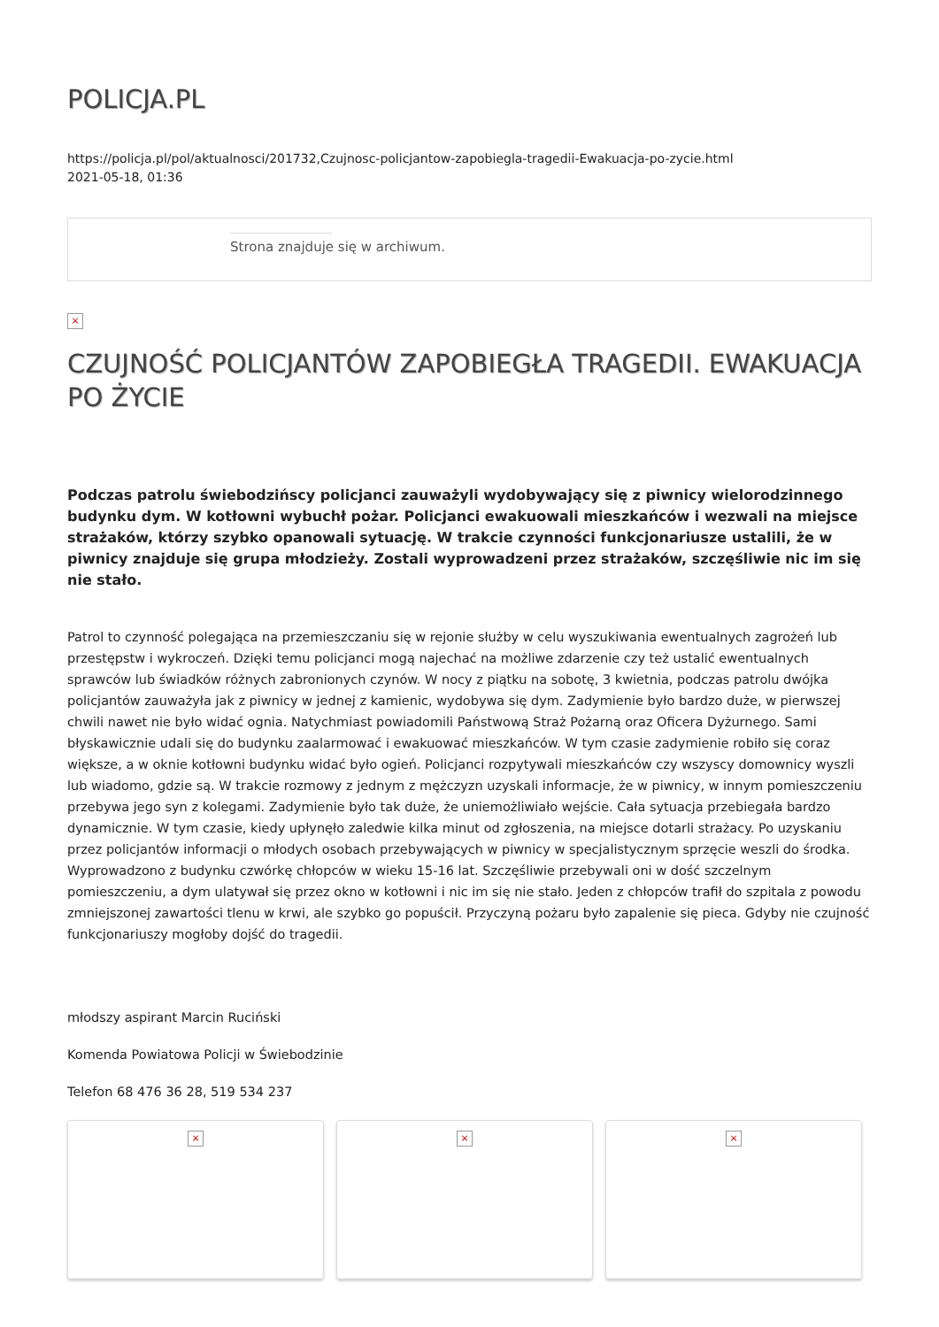POLICJA.PL
https://policja.pl/pol/aktualnosci/201732,Czujnosc-policjantow-zapobiegla-tragedii-Ewakuacja-po-zycie.html
2021-05-18, 01:36
Strona znajduje się w archiwum.
×
CZUJNOŚĆ POLICJANTÓW ZAPOBIEGŁA TRAGEDII. EWAKUACJA PO ŻYCIE
Podczas patrolu świebodzińscy policjanci zauważyli wydobywający się z piwnicy wielorodzinnego budynku dym. W kotłowni wybuchł pożar. Policjanci ewakuowali mieszkańców i wezwali na miejsce strażaków, którzy szybko opanowali sytuację. W trakcie czynności funkcjonariusze ustalili, że w piwnicy znajduje się grupa młodzieży. Zostali wyprowadzeni przez strażaków, szczęśliwie nic im się nie stało.
Patrol to czynność polegająca na przemieszczaniu się w rejonie służby w celu wyszukiwania ewentualnych zagrożeń lub przestępstw i wykroczeń. Dzięki temu policjanci mogą najechać na możliwe zdarzenie czy też ustalić ewentualnych sprawców lub świadków różnych zabronionych czynów. W nocy z piątku na sobotę, 3 kwietnia, podczas patrolu dwójka policjantów zauważyła jak z piwnicy w jednej z kamienic, wydobywa się dym. Zadymienie było bardzo duże, w pierwszej chwili nawet nie było widać ognia. Natychmiast powiadomili Państwową Straż Pożarną oraz Oficera Dyżurnego. Sami błyskawicznie udali się do budynku zaalarmować i ewakuować mieszkańców. W tym czasie zadymienie robiło się coraz większe, a w oknie kotłowni budynku widać było ogień. Policjanci rozpytywali mieszkańców czy wszyscy domownicy wyszli lub wiadomo, gdzie są. W trakcie rozmowy z jednym z mężczyzn uzyskali informacje, że w piwnicy, w innym pomieszczeniu przebywa jego syn z kolegami. Zadymienie było tak duże, że uniemożliwiało wejście. Cała sytuacja przebiegała bardzo dynamicznie. W tym czasie, kiedy upłynęło zaledwie kilka minut od zgłoszenia, na miejsce dotarli strażacy. Po uzyskaniu przez policjantów informacji o młodych osobach przebywających w piwnicy w specjalistycznym sprzęcie weszli do środka. Wyprowadzono z budynku czwórkę chłopców w wieku 15-16 lat. Szczęśliwie przebywali oni w dość szczelnym pomieszczeniu, a dym ulatywał się przez okno w kotłowni i nic im się nie stało. Jeden z chłopców trafił do szpitala z powodu zmniejszonej zawartości tlenu w krwi, ale szybko go popuścił. Przyczyną pożaru było zapalenie się pieca. Gdyby nie czujność funkcjonariuszy mogłoby dojść do tragedii.
młodszy aspirant Marcin Ruciński
Komenda Powiatowa Policji w Świebodzinie
Telefon 68 476 36 28, 519 534 237
× × ×